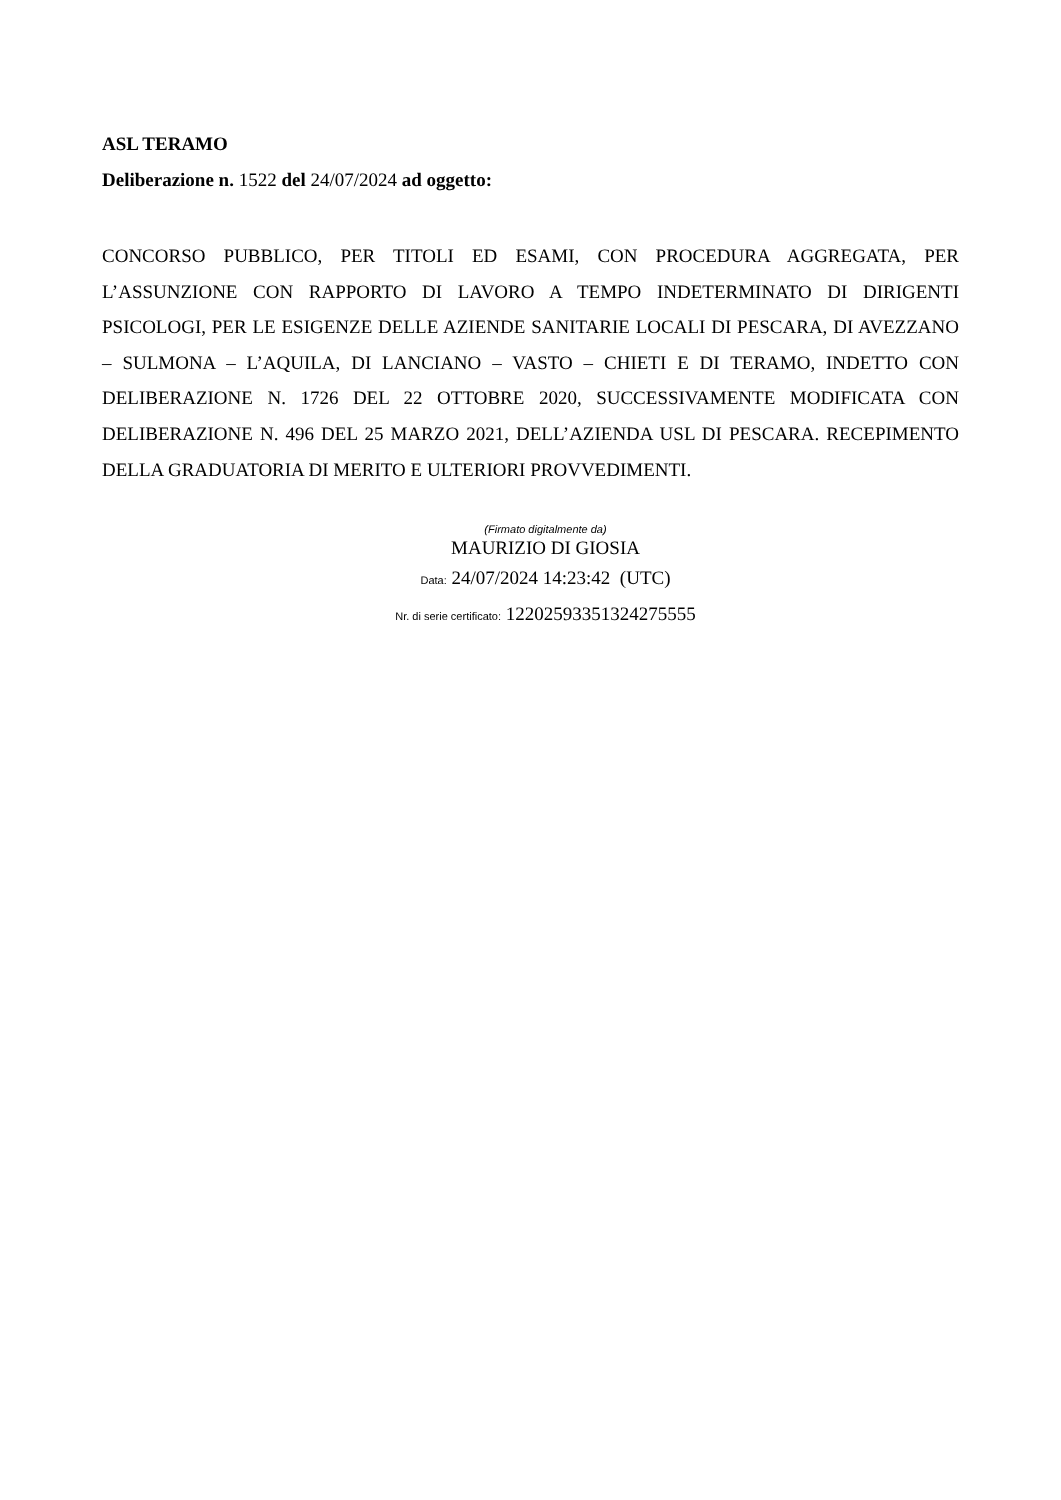ASL TERAMO
Deliberazione n. 1522 del 24/07/2024 ad oggetto:
CONCORSO PUBBLICO, PER TITOLI ED ESAMI, CON PROCEDURA AGGREGATA, PER L’ASSUNZIONE CON RAPPORTO DI LAVORO A TEMPO INDETERMINATO DI DIRIGENTI PSICOLOGI, PER LE ESIGENZE DELLE AZIENDE SANITARIE LOCALI DI PESCARA, DI AVEZZANO – SULMONA – L’AQUILA, DI LANCIANO – VASTO – CHIETI E DI TERAMO, INDETTO CON DELIBERAZIONE N. 1726 DEL 22 OTTOBRE 2020, SUCCESSIVAMENTE MODIFICATA CON DELIBERAZIONE N. 496 DEL 25 MARZO 2021, DELL’AZIENDA USL DI PESCARA. RECEPIMENTO DELLA GRADUATORIA DI MERITO E ULTERIORI PROVVEDIMENTI.
(Firmato digitalmente da)
MAURIZIO DI GIOSIA
Data: 24/07/2024 14:23:42 (UTC)
Nr. di serie certificato: 12202593351324275555